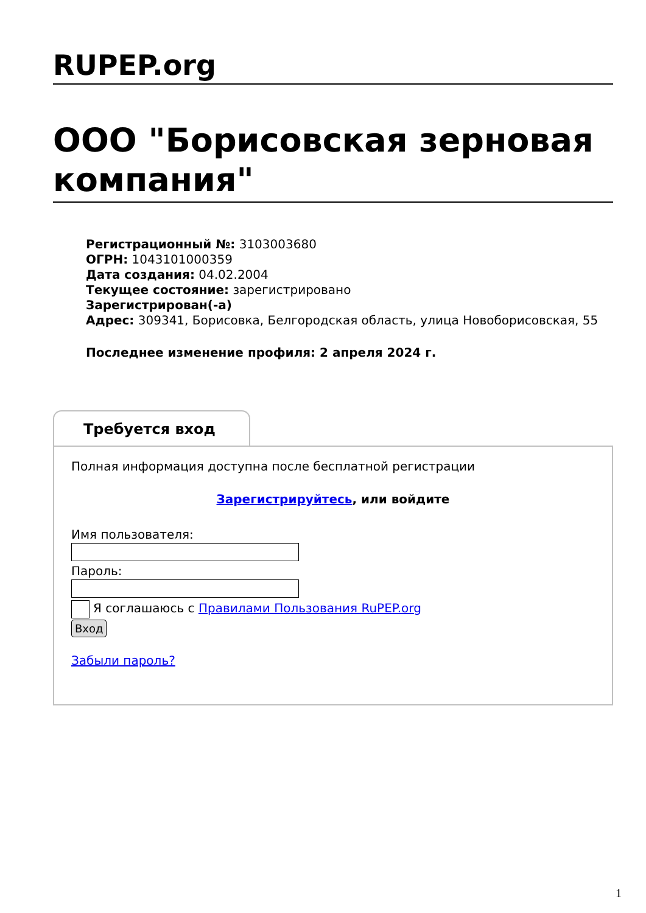RUPEP.org
ООО "Борисовская зерновая компания"
Регистрационный №: 3103003680
ОГРН: 1043101000359
Дата создания: 04.02.2004
Текущее состояние: зарегистрировано
Зарегистрирован(-а)
Адрес: 309341, Борисовка, Белгородская область, улица Новоборисовская, 55
Последнее изменение профиля: 2 апреля 2024 г.
Требуется вход
Полная информация доступна после бесплатной регистрации
Зарегистрируйтесь, или войдите
Имя пользователя:
Пароль:
Я соглашаюсь с Правилами Пользования RuPEP.org
Вход
Забыли пароль?
1